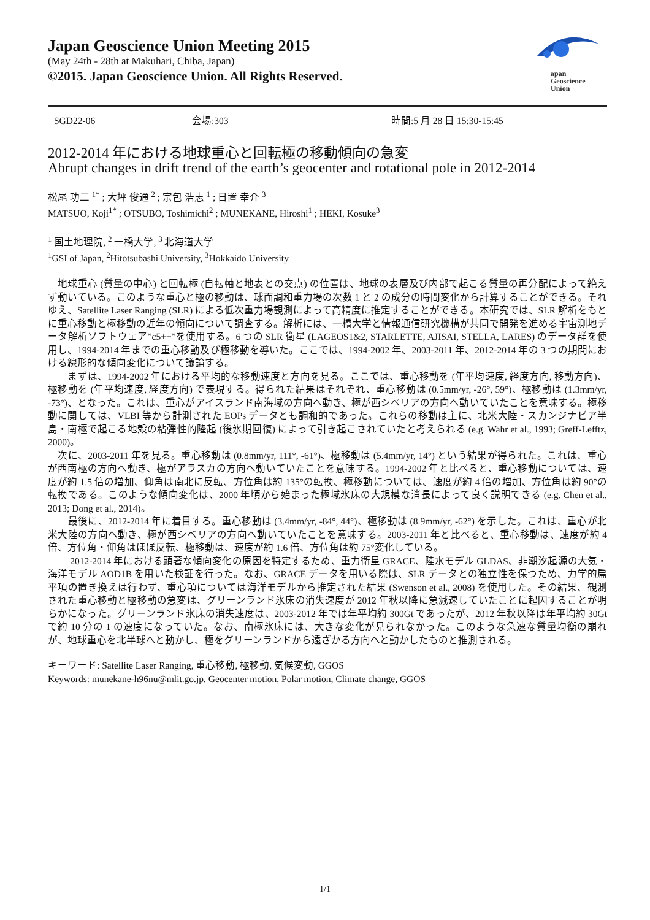Japan Geoscience Union Meeting 2015
(May 24th - 28th at Makuhari, Chiba, Japan)
©2015. Japan Geoscience Union. All Rights Reserved.
apan
Geoscience
Union
SGD22-06 会場:303 時間:5 月 28 日 15:30-15:45
2012-2014 年における地球重心と回転極の移動傾向の急変
Abrupt changes in drift trend of the earth’s geocenter and rotational pole in 2012-2014
松尾 功二 <sup>1*</sup> ; 大坪 俊通 <sup>2</sup> ; 宗包 浩志 <sup>1</sup> ; 日置 幸介 <sup>3</sup>
MATSUO, Koji<sup>1*</sup> ; OTSUBO, Toshimichi<sup>2</sup> ; MUNEKANE, Hiroshi<sup>1</sup> ; HEKI, Kosuke<sup>3</sup>
<sup>1</sup> 国土地理院, <sup>2</sup> 一橋大学, <sup>3</sup> 北海道大学
<sup>1</sup> GSI of Japan, <sup>2</sup>Hitotsubashi University, <sup>3</sup>Hokkaido University
　地球重心 (質量の中心) と回転極 (自転軸と地表との交点) の位置は、地球の表層及び内部で起こる質量の再分配によって絶えず動いている。このような重心と極の移動は、球面調和重力場の次数 1 と 2 の成分の時間変化から計算することができる。それゆえ、Satellite Laser Ranging (SLR) による低次重力場観測によって高精度に推定することができる。本研究では、SLR 解析をもとに重心移動と極移動の近年の傾向について調査する。解析には、一橋大学と情報通信研究機構が共同で開発を進める宇宙測地データ解析ソフトウェア”c5++”を使用する。6 つの SLR 衛星 (LAGEOS1&2, STARLETTE, AJISAI, STELLA, LARES) のデータ群を使用し、1994-2014 年までの重心移動及び極移動を導いた。ここでは、1994-2002 年、2003-2011 年、2012-2014 年の 3 つの期間における線形的な傾向変化について議論する。
　　まずは、1994-2002 年における平均的な移動速度と方向を見る。ここでは、重心移動を (年平均速度, 経度方向, 移動方向)、極移動を (年平均速度, 経度方向) で表現する。得られた結果はそれぞれ、重心移動は (0.5mm/yr, -26°, 59°)、極移動は (1.3mm/yr, -73°)、となった。これは、重心がアイスランド南海域の方向へ動き、極が西シベリアの方向へ動いていたことを意味する。極移動に関しては、VLBI 等から計測された EOPs データとも調和的であった。これらの移動は主に、北米大陸・スカンジナビア半島・南極で起こる地殻の粘弾性的隆起 (後氷期回復) によって引き起こされていたと考えられる (e.g. Wahr et al., 1993; Greff-Lefftz, 2000)。
　次に、2003-2011 年を見る。重心移動は (0.8mm/yr, 111°, -61°)、極移動は (5.4mm/yr, 14°) という結果が得られた。これは、重心が西南極の方向へ動き、極がアラスカの方向へ動いていたことを意味する。1994-2002 年と比べると、重心移動については、速度が約 1.5 倍の増加、仰角は南北に反転、方位角は約 135°の転換、極移動については、速度が約 4 倍の増加、方位角は約 90°の転換である。このような傾向変化は、2000 年頃から始まった極域氷床の大規模な消長によって良く説明できる (e.g. Chen et al., 2013; Dong et al., 2014)。
　　最後に、2012-2014 年に着目する。重心移動は (3.4mm/yr, -84°, 44°)、極移動は (8.9mm/yr, -62°) を示した。これは、重心が北米大陸の方向へ動き、極が西シベリアの方向へ動いていたことを意味する。2003-2011 年と比べると、重心移動は、速度が約 4 倍、方位角・仰角はほぼ反転、極移動は、速度が約 1.6 倍、方位角は約 75°変化している。
　　 2012-2014 年における顕著な傾向変化の原因を特定するため、重力衛星 GRACE、陸水モデル GLDAS、非潮汐起源の大気・海洋モデル AOD1B を用いた検証を行った。なお、GRACE データを用いる際は、SLR データとの独立性を保つため、力学的扁平項の置き換えは行わず、重心項については海洋モデルから推定された結果 (Swenson et al., 2008) を使用した。その結果、観測された重心移動と極移動の急変は、グリーンランド氷床の消失速度が 2012 年秋以降に急減速していたことに起因することが明らかになった。グリーンランド氷床の消失速度は、2003-2012 年では年平均約 300Gt であったが、2012 年秋以降は年平均約 30Gt で約 10 分の 1 の速度になっていた。なお、南極氷床には、大きな変化が見られなかった。このような急速な質量均衡の崩れが、地球重心を北半球へと動かし、極をグリーンランドから遠ざかる方向へと動かしたものと推測される。
キーワード: Satellite Laser Ranging, 重心移動, 極移動, 気候変動, GGOS
Keywords: munekane-h96nu@mlit.go.jp, Geocenter motion, Polar motion, Climate change, GGOS
1/1